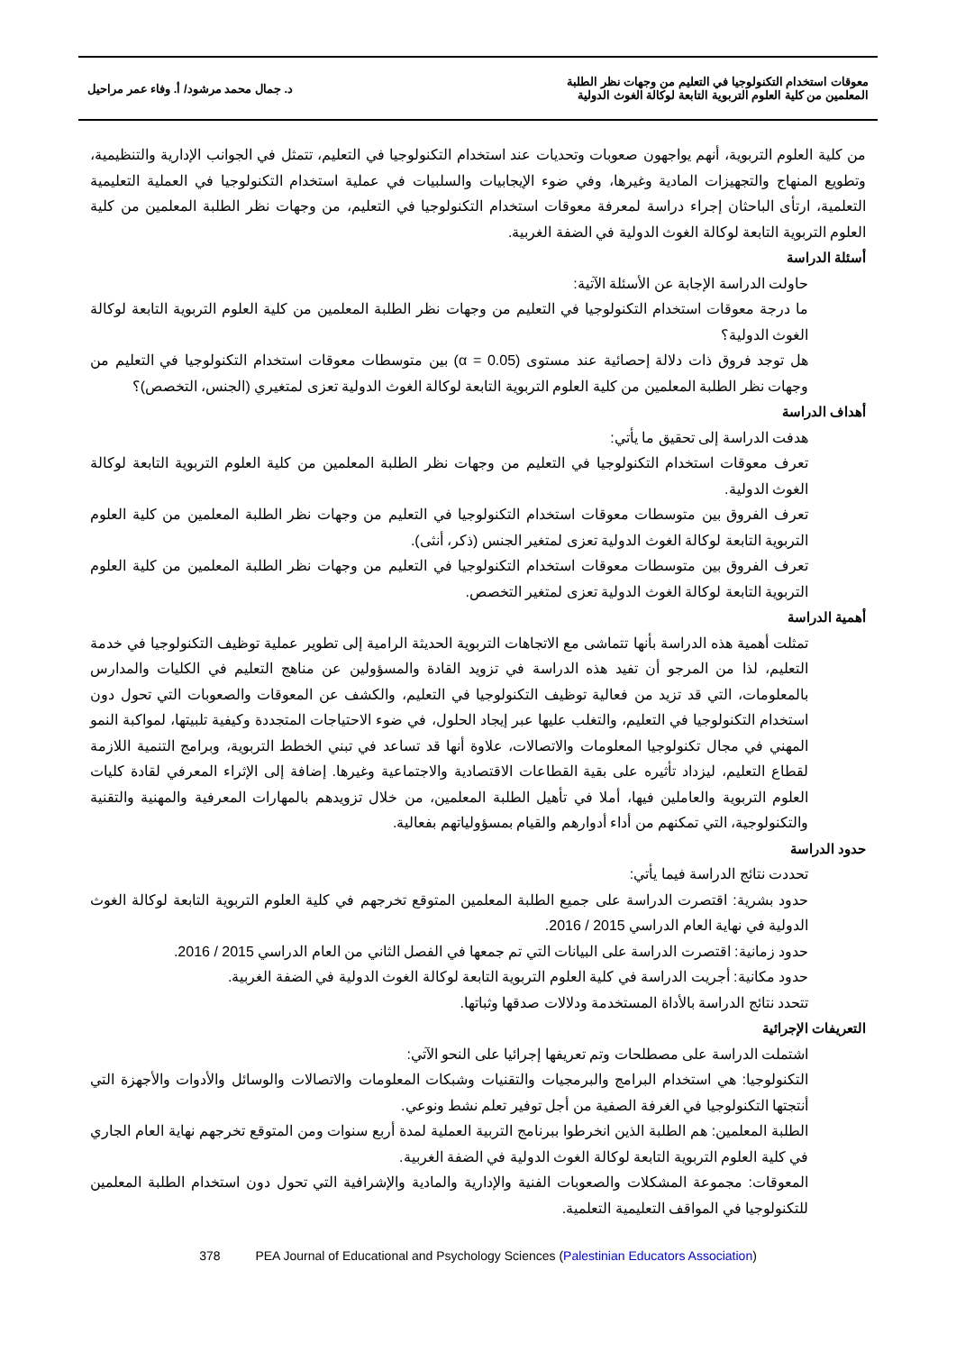معوقات استخدام التكنولوجيا في التعليم من وجهات نظر الطلبة
المعلمين من كلية العلوم التربوية التابعة لوكالة الغوث الدولية
د. جمال محمد مرشود/ أ. وفاء عمر مراحيل
من كلية العلوم التربوية، أنهم يواجهون صعوبات وتحديات عند استخدام التكنولوجيا في التعليم، تتمثل في الجوانب الإدارية والتنظيمية، وتطويع المنهاج والتجهيزات المادية وغيرها، وفي ضوء الإيجابيات والسلبيات في عملية استخدام التكنولوجيا في العملية التعليمية التعلمية، ارتأى الباحثان إجراء دراسة لمعرفة معوقات استخدام التكنولوجيا في التعليم، من وجهات نظر الطلبة المعلمين من كلية العلوم التربوية التابعة لوكالة الغوث الدولية في الضفة الغربية.
أسئلة الدراسة
حاولت الدراسة الإجابة عن الأسئلة الآتية:
ما درجة معوقات استخدام التكنولوجيا في التعليم من وجهات نظر الطلبة المعلمين من كلية العلوم التربوية التابعة لوكالة الغوث الدولية؟
هل توجد فروق ذات دلالة إحصائية عند مستوى (α = 0.05) بين متوسطات معوقات استخدام التكنولوجيا في التعليم من وجهات نظر الطلبة المعلمين من كلية العلوم التربوية التابعة لوكالة الغوث الدولية تعزى لمتغيري (الجنس، التخصص)؟
أهداف الدراسة
هدفت الدراسة إلى تحقيق ما يأتي:
تعرف معوقات استخدام التكنولوجيا في التعليم من وجهات نظر الطلبة المعلمين من كلية العلوم التربوية التابعة لوكالة الغوث الدولية.
تعرف الفروق بين متوسطات معوقات استخدام التكنولوجيا في التعليم من وجهات نظر الطلبة المعلمين من كلية العلوم التربوية التابعة لوكالة الغوث الدولية تعزى لمتغير الجنس (ذكر، أنثى).
تعرف الفروق بين متوسطات معوقات استخدام التكنولوجيا في التعليم من وجهات نظر الطلبة المعلمين من كلية العلوم التربوية التابعة لوكالة الغوث الدولية تعزى لمتغير التخصص.
أهمية الدراسة
تمثلت أهمية هذه الدراسة بأنها تتماشى مع الاتجاهات التربوية الحديثة الرامية إلى تطوير عملية توظيف التكنولوجيا في خدمة التعليم، لذا من المرجو أن تفيد هذه الدراسة في تزويد القادة والمسؤولين عن مناهج التعليم في الكليات والمدارس بالمعلومات، التي قد تزيد من فعالية توظيف التكنولوجيا في التعليم، والكشف عن المعوقات والصعوبات التي تحول دون استخدام التكنولوجيا في التعليم، والتغلب عليها عبر إيجاد الحلول، في ضوء الاحتياجات المتجددة وكيفية تلبيتها، لمواكبة النمو المهني في مجال تكنولوجيا المعلومات والاتصالات، علاوة أنها قد تساعد في تبني الخطط التربوية، وبرامج التنمية اللازمة لقطاع التعليم، ليزداد تأثيره على بقية القطاعات الاقتصادية والاجتماعية وغيرها. إضافة إلى الإثراء المعرفي لقادة كليات العلوم التربوية والعاملين فيها، أملا في تأهيل الطلبة المعلمين، من خلال تزويدهم بالمهارات المعرفية والمهنية والتقنية والتكنولوجية، التي تمكنهم من أداء أدوارهم والقيام بمسؤولياتهم بفعالية.
حدود الدراسة
تحددت نتائج الدراسة فيما يأتي:
حدود بشرية: اقتصرت الدراسة على جميع الطلبة المعلمين المتوقع تخرجهم في كلية العلوم التربوية التابعة لوكالة الغوث الدولية في نهاية العام الدراسي 2015 / 2016.
حدود زمانية: اقتصرت الدراسة على البيانات التي تم جمعها في الفصل الثاني من العام الدراسي 2015 / 2016.
حدود مكانية: أجريت الدراسة في كلية العلوم التربوية التابعة لوكالة الغوث الدولية في الضفة الغربية.
تتحدد نتائج الدراسة بالأداة المستخدمة ودلالات صدقها وثباتها.
التعريفات الإجرائية
اشتملت الدراسة على مصطلحات وتم تعريفها إجرائيا على النحو الآتي:
التكنولوجيا: هي استخدام البرامج والبرمجيات والتقنيات وشبكات المعلومات والاتصالات والوسائل والأدوات والأجهزة التي أنتجتها التكنولوجيا في الغرفة الصفية من أجل توفير تعلم نشط ونوعي.
الطلبة المعلمين: هم الطلبة الذين انخرطوا ببرنامج التربية العملية لمدة أربع سنوات ومن المتوقع تخرجهم نهاية العام الجاري في كلية العلوم التربوية التابعة لوكالة الغوث الدولية في الضفة الغربية.
المعوقات: مجموعة المشكلات والصعوبات الفنية والإدارية والمادية والإشرافية التي تحول دون استخدام الطلبة المعلمين للتكنولوجيا في المواقف التعليمية التعلمية.
378 PEA Journal of Educational and Psychology Sciences (Palestinian Educators Association)